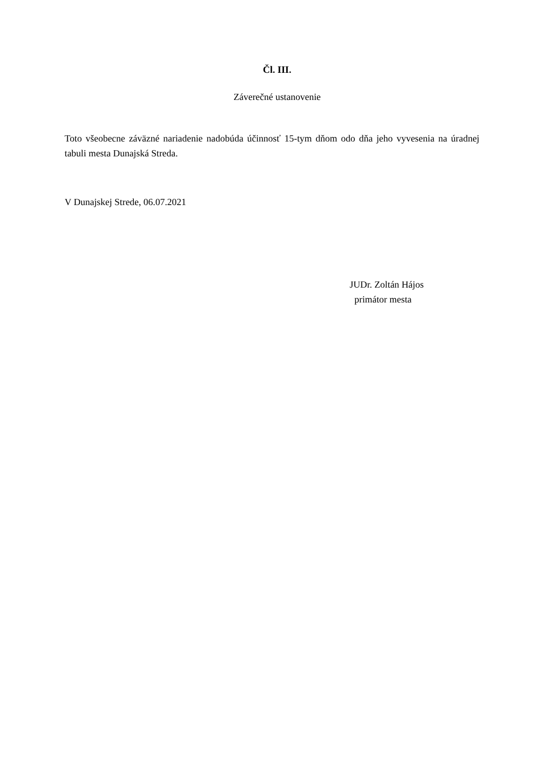Čl. III.
Záverečné ustanovenie
Toto všeobecne záväzné nariadenie nadobúda účinnosť 15-tym dňom odo dňa jeho vyvesenia na úradnej tabuli mesta Dunajská Streda.
V Dunajskej Strede, 06.07.2021
JUDr. Zoltán Hájos
primátor mesta